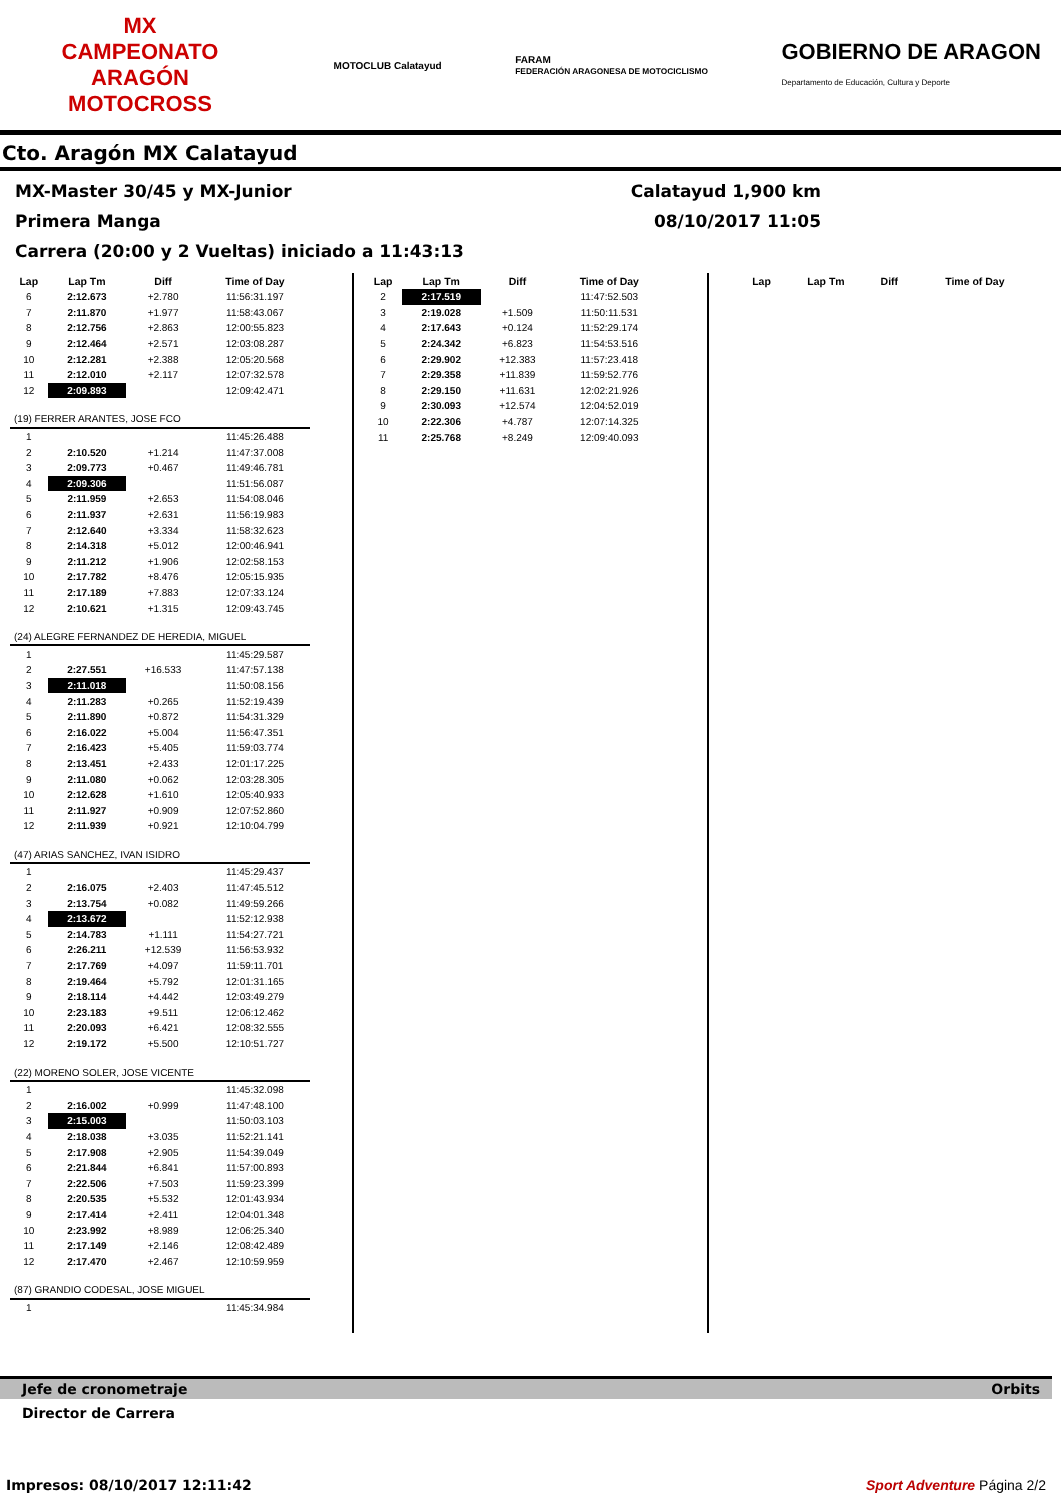MX
CAMPEONATO ARAGÓN MOTOCROSS
MOTOCLUB Calatayud
FARAM
FEDERACIÓN ARAGONESA DE MOTOCICLISMO
GOBIERNO DE ARAGON
Departamento de Educación, Cultura y Deporte
Cto. Aragón MX Calatayud
MX-Master 30/45 y MX-Junior Calatayud 1,900 km
Primera Manga 08/10/2017 11:05
Carrera (20:00 y 2 Vueltas) iniciado a 11:43:13
| Lap | Lap Tm | Diff | Time of Day |
| --- | --- | --- | --- |
| 6 | 2:12.673 | +2.780 | 11:56:31.197 |
| 7 | 2:11.870 | +1.977 | 11:58:43.067 |
| 8 | 2:12.756 | +2.863 | 12:00:55.823 |
| 9 | 2:12.464 | +2.571 | 12:03:08.287 |
| 10 | 2:12.281 | +2.388 | 12:05:20.568 |
| 11 | 2:12.010 | +2.117 | 12:07:32.578 |
| 12 | 2:09.893 | | 12:09:42.471 |
| (19) FERRER ARANTES, JOSE FCO | | | |
| 1 | | | 11:45:26.488 |
| 2 | 2:10.520 | +1.214 | 11:47:37.008 |
| 3 | 2:09.773 | +0.467 | 11:49:46.781 |
| 4 | 2:09.306 | | 11:51:56.087 |
| 5 | 2:11.959 | +2.653 | 11:54:08.046 |
| 6 | 2:11.937 | +2.631 | 11:56:19.983 |
| 7 | 2:12.640 | +3.334 | 11:58:32.623 |
| 8 | 2:14.318 | +5.012 | 12:00:46.941 |
| 9 | 2:11.212 | +1.906 | 12:02:58.153 |
| 10 | 2:17.782 | +8.476 | 12:05:15.935 |
| 11 | 2:17.189 | +7.883 | 12:07:33.124 |
| 12 | 2:10.621 | +1.315 | 12:09:43.745 |
| (24) ALEGRE FERNANDEZ DE HEREDIA, MIGUEL | | | |
| 1 | | | 11:45:29.587 |
| 2 | 2:27.551 | +16.533 | 11:47:57.138 |
| 3 | 2:11.018 | | 11:50:08.156 |
| 4 | 2:11.283 | +0.265 | 11:52:19.439 |
| 5 | 2:11.890 | +0.872 | 11:54:31.329 |
| 6 | 2:16.022 | +5.004 | 11:56:47.351 |
| 7 | 2:16.423 | +5.405 | 11:59:03.774 |
| 8 | 2:13.451 | +2.433 | 12:01:17.225 |
| 9 | 2:11.080 | +0.062 | 12:03:28.305 |
| 10 | 2:12.628 | +1.610 | 12:05:40.933 |
| 11 | 2:11.927 | +0.909 | 12:07:52.860 |
| 12 | 2:11.939 | +0.921 | 12:10:04.799 |
| (47) ARIAS SANCHEZ, IVAN ISIDRO | | | |
| 1 | | | 11:45:29.437 |
| 2 | 2:16.075 | +2.403 | 11:47:45.512 |
| 3 | 2:13.754 | +0.082 | 11:49:59.266 |
| 4 | 2:13.672 | | 11:52:12.938 |
| 5 | 2:14.783 | +1.111 | 11:54:27.721 |
| 6 | 2:26.211 | +12.539 | 11:56:53.932 |
| 7 | 2:17.769 | +4.097 | 11:59:11.701 |
| 8 | 2:19.464 | +5.792 | 12:01:31.165 |
| 9 | 2:18.114 | +4.442 | 12:03:49.279 |
| 10 | 2:23.183 | +9.511 | 12:06:12.462 |
| 11 | 2:20.093 | +6.421 | 12:08:32.555 |
| 12 | 2:19.172 | +5.500 | 12:10:51.727 |
| (22) MORENO SOLER, JOSE VICENTE | | | |
| 1 | | | 11:45:32.098 |
| 2 | 2:16.002 | +0.999 | 11:47:48.100 |
| 3 | 2:15.003 | | 11:50:03.103 |
| 4 | 2:18.038 | +3.035 | 11:52:21.141 |
| 5 | 2:17.908 | +2.905 | 11:54:39.049 |
| 6 | 2:21.844 | +6.841 | 11:57:00.893 |
| 7 | 2:22.506 | +7.503 | 11:59:23.399 |
| 8 | 2:20.535 | +5.532 | 12:01:43.934 |
| 9 | 2:17.414 | +2.411 | 12:04:01.348 |
| 10 | 2:23.992 | +8.989 | 12:06:25.340 |
| 11 | 2:17.149 | +2.146 | 12:08:42.489 |
| 12 | 2:17.470 | +2.467 | 12:10:59.959 |
| (87) GRANDIO CODESAL, JOSE MIGUEL | | | |
| 1 | | | 11:45:34.984 |
| Lap | Lap Tm | Diff | Time of Day |
| --- | --- | --- | --- |
| 2 | 2:17.519 | | 11:47:52.503 |
| 3 | 2:19.028 | +1.509 | 11:50:11.531 |
| 4 | 2:17.643 | +0.124 | 11:52:29.174 |
| 5 | 2:24.342 | +6.823 | 11:54:53.516 |
| 6 | 2:29.902 | +12.383 | 11:57:23.418 |
| 7 | 2:29.358 | +11.839 | 11:59:52.776 |
| 8 | 2:29.150 | +11.631 | 12:02:21.926 |
| 9 | 2:30.093 | +12.574 | 12:04:52.019 |
| 10 | 2:22.306 | +4.787 | 12:07:14.325 |
| 11 | 2:25.768 | +8.249 | 12:09:40.093 |
| Lap | Lap Tm | Diff | Time of Day |
| --- | --- | --- | --- |
Jefe de cronometraje Orbits
Director de Carrera
Impresos: 08/10/2017 12:11:42 Sport Adventure Página 2/2